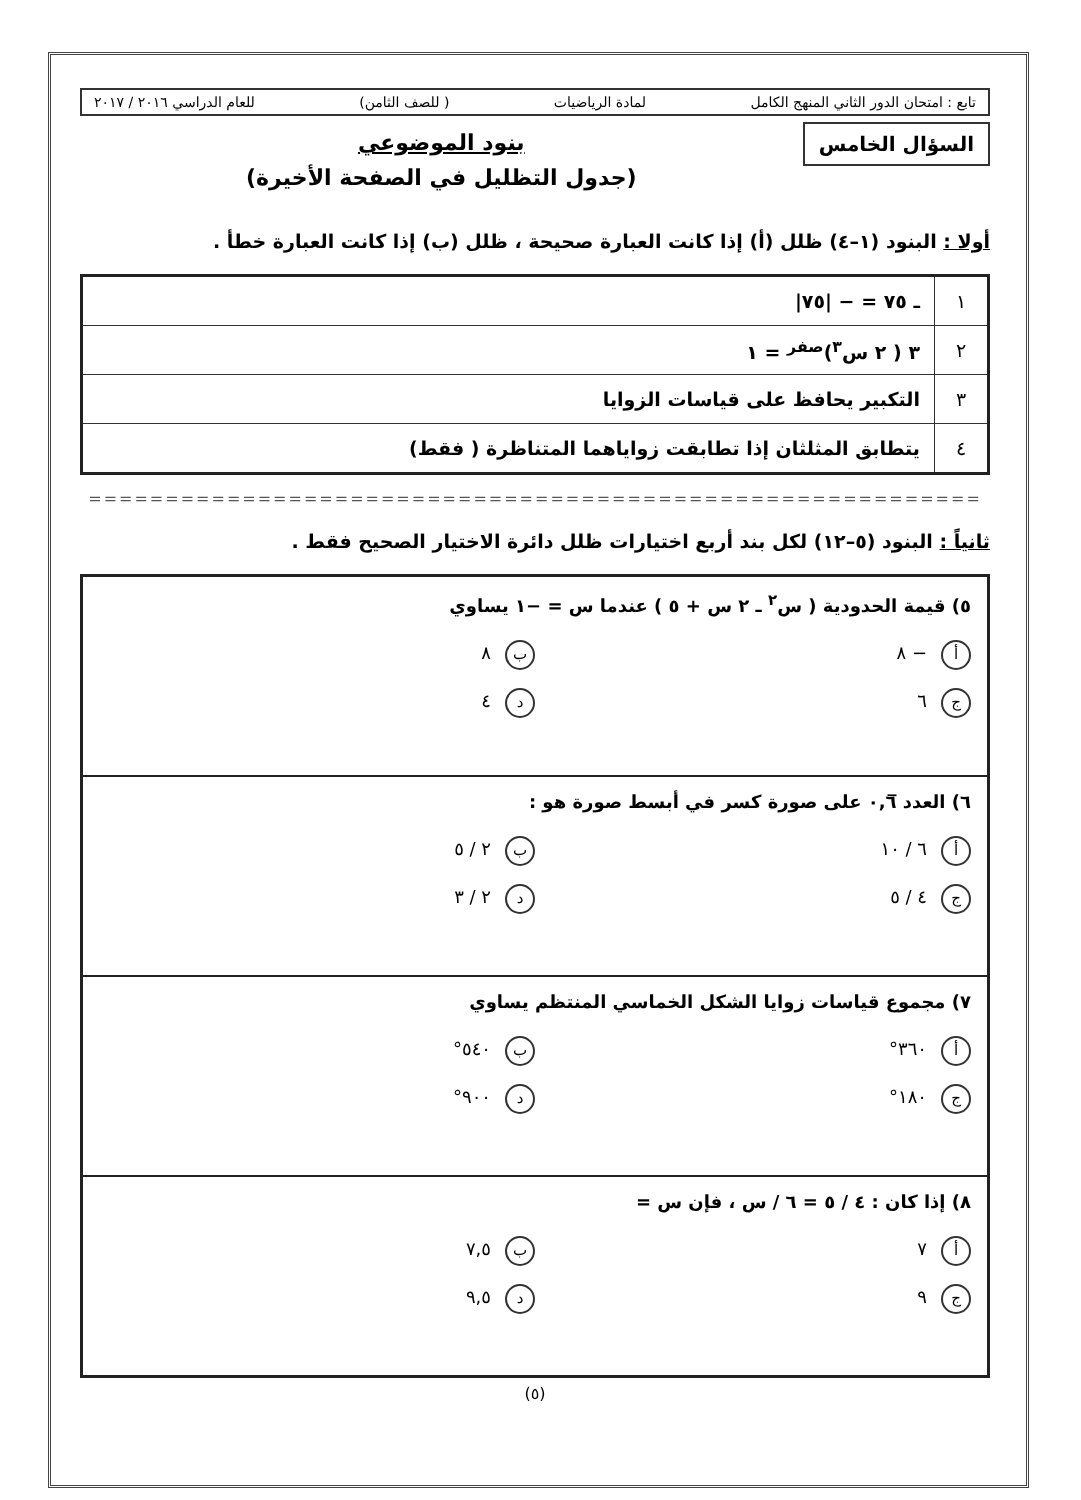تابع : امتحان الدور الثاني المنهج الكامل لمادة الرياضيات ( للصف الثامن) للعام الدراسي ٢٠١٦ / ٢٠١٧
السؤال الخامس
بنود الموضوعي
(جدول التظليل في الصفحة الأخيرة)
أولا : البنود (١–٤) ظلل (أ) إذا كانت العبارة صحيحة ، ظلل (ب) إذا كانت العبارة خطأ .
| ١ | ـ ٧٥ = − /٧٥/ |
| ٢ | ٣ ( ٢ س<sup>٣</sup>)<sup>صفر</sup> = ١ |
| ٣ | التكبير يحافظ على قياسات الزوايا |
| ٤ | يتطابق المثلثان إذا تطابقت زواياهما المتناظرة ( فقط) |
==========================================================
ثانياً : البنود (٥–١٢) لكل بند أربع اختيارات ظلل دائرة الاختيار الصحيح فقط .
٥) قيمة الحدودية ( س<sup>٢</sup> ـ ٢ س + ٥ ) عندما س = −١ يساوي
أ − ٨
ب ٨
ج ٦
د ٤
٦) العدد ٠,٦̅ على صورة كسر في أبسط صورة هو :
أ ٦ / ١٠
ب ٢ / ٥
ج ٤ / ٥
د ٢ / ٣
٧) مجموع قياسات زوايا الشكل الخماسي المنتظم يساوي
أ ٣٦٠°
ب ٥٤٠°
ج ١٨٠°
د ٩٠٠°
٨) إذا كان : ٤ / ٥ = ٦ / س ، فإن س =
أ ٧
ب ٧,٥
ج ٩
د ٩,٥
(٥)